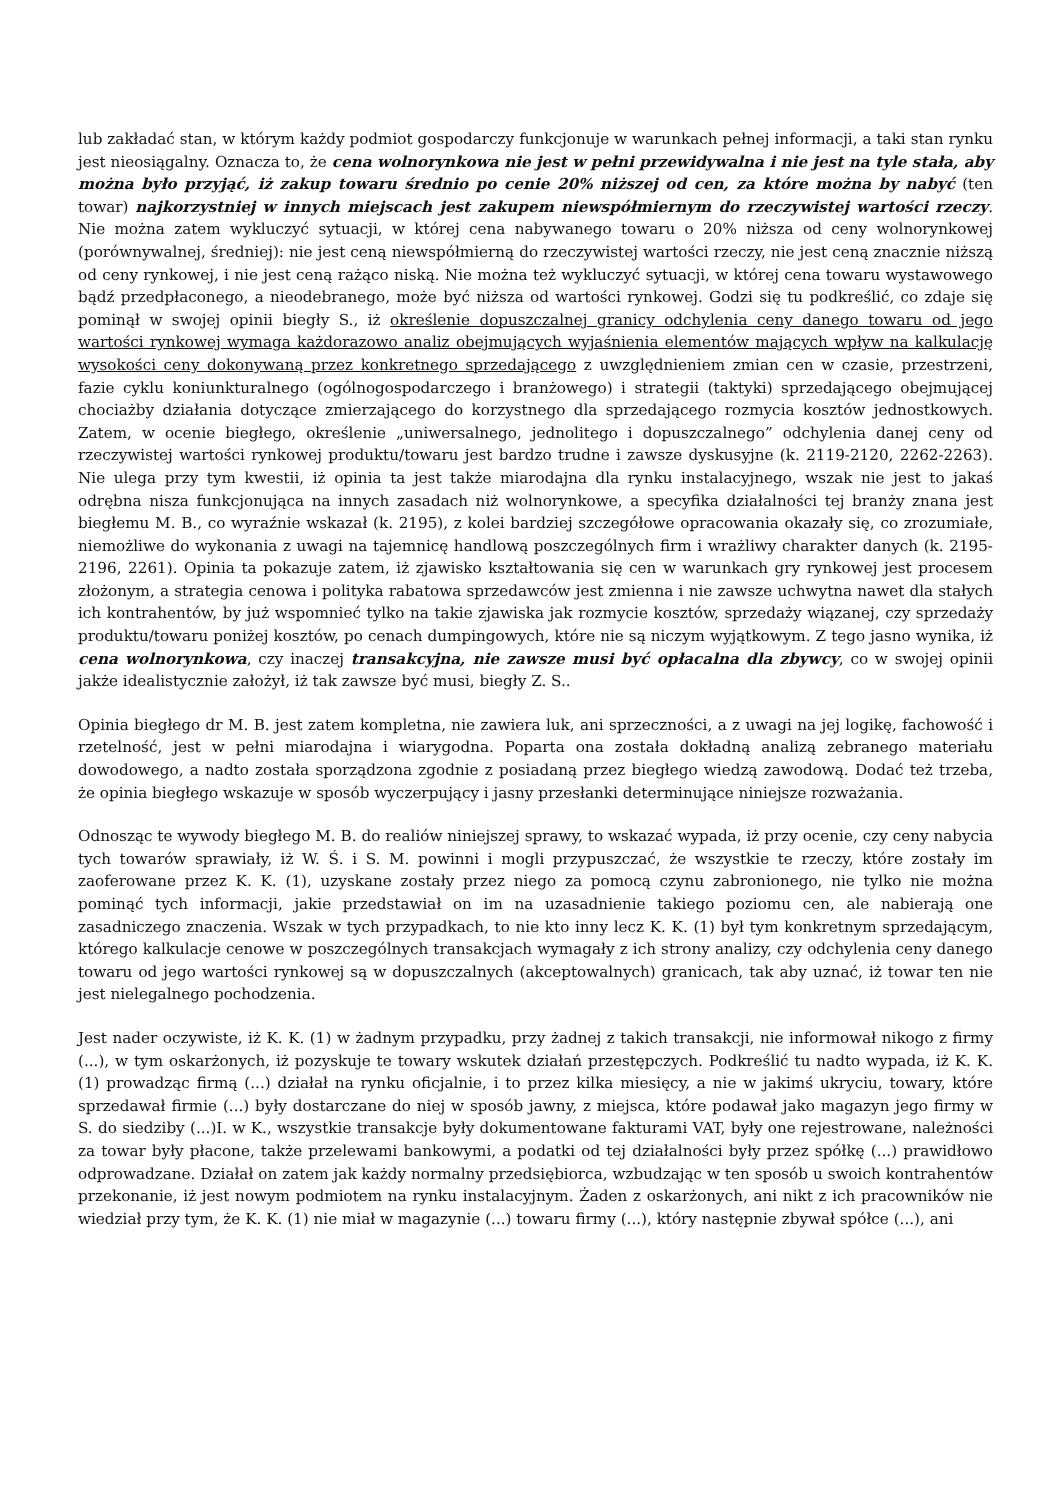lub zakładać stan, w którym każdy podmiot gospodarczy funkcjonuje w warunkach pełnej informacji, a taki stan rynku jest nieosiągalny. Oznacza to, że cena wolnorynkowa nie jest w pełni przewidywalna i nie jest na tyle stała, aby można było przyjąć, iż zakup towaru średnio po cenie 20% niższej od cen, za które można by nabyć (ten towar) najkorzystniej w innych miejscach jest zakupem niewspółmiernym do rzeczywistej wartości rzeczy. Nie można zatem wykluczyć sytuacji, w której cena nabywanego towaru o 20% niższa od ceny wolnorynkowej (porównywalnej, średniej): nie jest ceną niewspółmierną do rzeczywistej wartości rzeczy, nie jest ceną znacznie niższą od ceny rynkowej, i nie jest ceną rażąco niską. Nie można też wykluczyć sytuacji, w której cena towaru wystawowego bądź przedpłaconego, a nieodebranego, może być niższa od wartości rynkowej. Godzi się tu podkreślić, co zdaje się pominął w swojej opinii biegły S., iż określenie dopuszczalnej granicy odchylenia ceny danego towaru od jego wartości rynkowej wymaga każdorazowo analiz obejmujących wyjaśnienia elementów mających wpływ na kalkulację wysokości ceny dokonywaną przez konkretnego sprzedającego z uwzględnieniem zmian cen w czasie, przestrzeni, fazie cyklu koniunkturalnego (ogólnogospodarczego i branżowego) i strategii (taktyki) sprzedającego obejmującej chociażby działania dotyczące zmierzającego do korzystnego dla sprzedającego rozmycia kosztów jednostkowych. Zatem, w ocenie biegłego, określenie „uniwersalnego, jednolitego i dopuszczalnego” odchylenia danej ceny od rzeczywistej wartości rynkowej produktu/towaru jest bardzo trudne i zawsze dyskusyjne (k. 2119-2120, 2262-2263). Nie ulega przy tym kwestii, iż opinia ta jest także miarodajna dla rynku instalacyjnego, wszak nie jest to jakaś odrębna nisza funkcjonująca na innych zasadach niż wolnorynkowe, a specyfika działalności tej branży znana jest biegłemu M. B., co wyraźnie wskazał (k. 2195), z kolei bardziej szczegółowe opracowania okazały się, co zrozumiałe, niemożliwe do wykonania z uwagi na tajemnicę handlową poszczególnych firm i wrażliwy charakter danych (k. 2195-2196, 2261). Opinia ta pokazuje zatem, iż zjawisko kształtowania się cen w warunkach gry rynkowej jest procesem złożonym, a strategia cenowa i polityka rabatowa sprzedawców jest zmienna i nie zawsze uchwytna nawet dla stałych ich kontrahentów, by już wspomnieć tylko na takie zjawiska jak rozmycie kosztów, sprzedaży wiązanej, czy sprzedaży produktu/towaru poniżej kosztów, po cenach dumpingowych, które nie są niczym wyjątkowym. Z tego jasno wynika, iż cena wolnorynkowa, czy inaczej transakcyjna, nie zawsze musi być opłacalna dla zbywcy, co w swojej opinii jakże idealistycznie założył, iż tak zawsze być musi, biegły Z. S..
Opinia biegłego dr M. B. jest zatem kompletna, nie zawiera luk, ani sprzeczności, a z uwagi na jej logikę, fachowość i rzetelność, jest w pełni miarodajna i wiarygodna. Poparta ona została dokładną analizą zebranego materiału dowodowego, a nadto została sporządzona zgodnie z posiadaną przez biegłego wiedzą zawodową. Dodać też trzeba, że opinia biegłego wskazuje w sposób wyczerpujący i jasny przesłanki determinujące niniejsze rozważania.
Odnosząc te wywody biegłego M. B. do realiów niniejszej sprawy, to wskazać wypada, iż przy ocenie, czy ceny nabycia tych towarów sprawiały, iż W. Ś. i S. M. powinni i mogli przypuszczać, że wszystkie te rzeczy, które zostały im zaoferowane przez K. K. (1), uzyskane zostały przez niego za pomocą czynu zabronionego, nie tylko nie można pominąć tych informacji, jakie przedstawiał on im na uzasadnienie takiego poziomu cen, ale nabierają one zasadniczego znaczenia. Wszak w tych przypadkach, to nie kto inny lecz K. K. (1) był tym konkretnym sprzedającym, którego kalkulacje cenowe w poszczególnych transakcjach wymagały z ich strony analizy, czy odchylenia ceny danego towaru od jego wartości rynkowej są w dopuszczalnych (akceptowalnych) granicach, tak aby uznać, iż towar ten nie jest nielegalnego pochodzenia.
Jest nader oczywiste, iż K. K. (1) w żadnym przypadku, przy żadnej z takich transakcji, nie informował nikogo z firmy (...), w tym oskarżonych, iż pozyskuje te towary wskutek działań przestępczych. Podkreślić tu nadto wypada, iż K. K. (1) prowadząc firmą (...) działał na rynku oficjalnie, i to przez kilka miesięcy, a nie w jakimś ukryciu, towary, które sprzedawał firmie (...) były dostarczane do niej w sposób jawny, z miejsca, które podawał jako magazyn jego firmy w S. do siedziby (...)I. w K., wszystkie transakcje były dokumentowane fakturami VAT, były one rejestrowane, należności za towar były płacone, także przelewami bankowymi, a podatki od tej działalności były przez spółkę (...) prawidłowo odprowadzane. Działał on zatem jak każdy normalny przedsiębiorca, wzbudzając w ten sposób u swoich kontrahentów przekonanie, iż jest nowym podmiotem na rynku instalacyjnym. Żaden z oskarżonych, ani nikt z ich pracowników nie wiedział przy tym, że K. K. (1) nie miał w magazynie (...) towaru firmy (...), który następnie zbywał spółce (...), ani